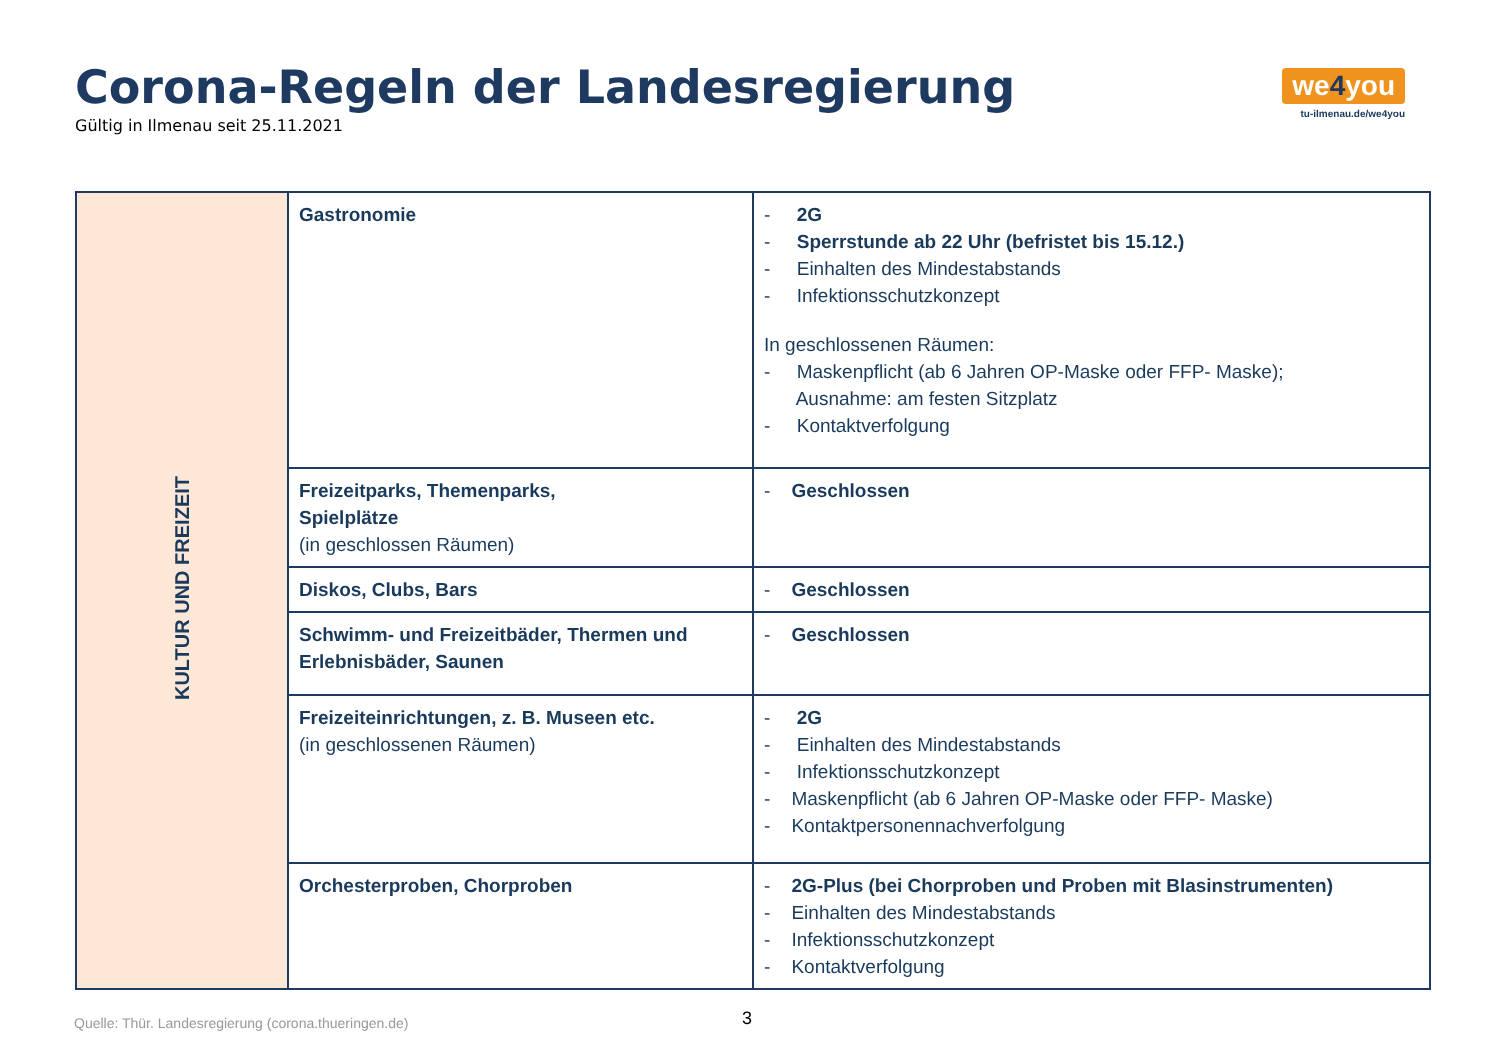Corona-Regeln der Landesregierung
Gültig in Ilmenau seit 25.11.2021
we4you
tu-ilmenau.de/we4you
| KULTUR UND FREIZEIT | Gastronomie | - 2G - Sperrstunde ab 22 Uhr (befristet bis 15.12.) - Einhalten des Mindestabstands - Infektionsschutzkonzept In geschlossenen Räumen: - Maskenpflicht (ab 6 Jahren OP-Maske oder FFP- Maske); Ausnahme: am festen Sitzplatz - Kontaktverfolgung |
| | Freizeitparks, Themenparks, Spielplätze (in geschlossen Räumen) | - Geschlossen |
| | Diskos, Clubs, Bars | - Geschlossen |
| | Schwimm- und Freizeitbäder, Thermen und Erlebnisbäder, Saunen | - Geschlossen |
| | Freizeiteinrichtungen, z. B. Museen etc. (in geschlossenen Räumen) | - 2G - Einhalten des Mindestabstands - Infektionsschutzkonzept - Maskenpflicht (ab 6 Jahren OP-Maske oder FFP- Maske) - Kontaktpersonennachverfolgung |
| | Orchesterproben, Chorproben | - 2G-Plus (bei Chorproben und Proben mit Blasinstrumenten) - Einhalten des Mindestabstands - Infektionsschutzkonzept - Kontaktverfolgung |
3
Quelle: Thür. Landesregierung (corona.thueringen.de)